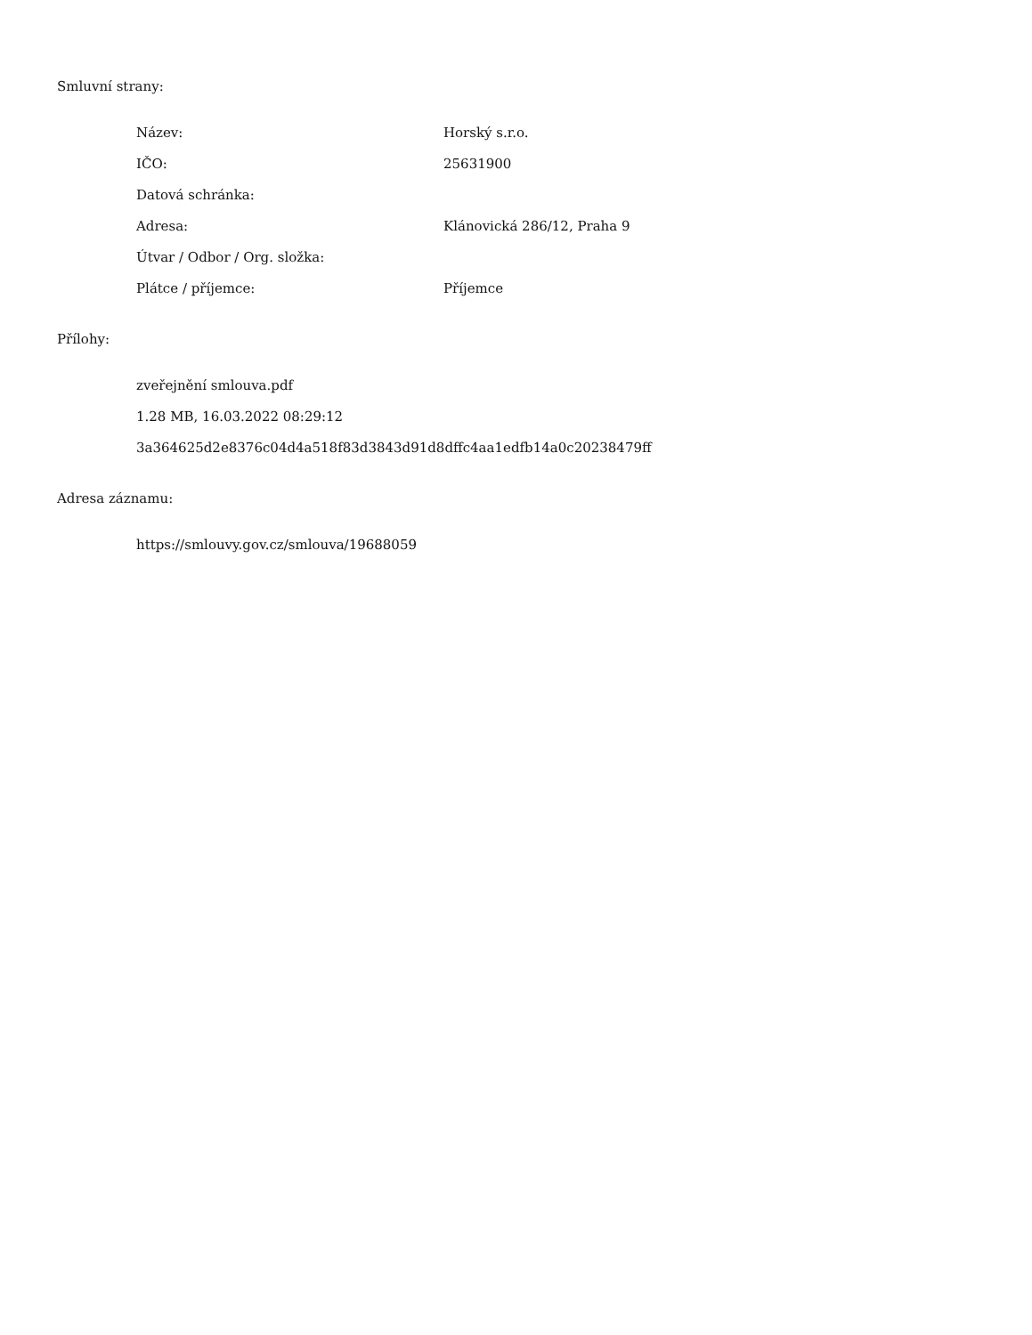Smluvní strany:
Název: Horský s.r.o.
IČO: 25631900
Datová schránka:
Adresa: Klánovická 286/12, Praha 9
Útvar / Odbor / Org. složka:
Plátce / příjemce: Příjemce
Přílohy:
zveřejnění smlouva.pdf
1.28 MB, 16.03.2022 08:29:12
3a364625d2e8376c04d4a518f83d3843d91d8dffc4aa1edfb14a0c20238479ff
Adresa záznamu:
https://smlouvy.gov.cz/smlouva/19688059